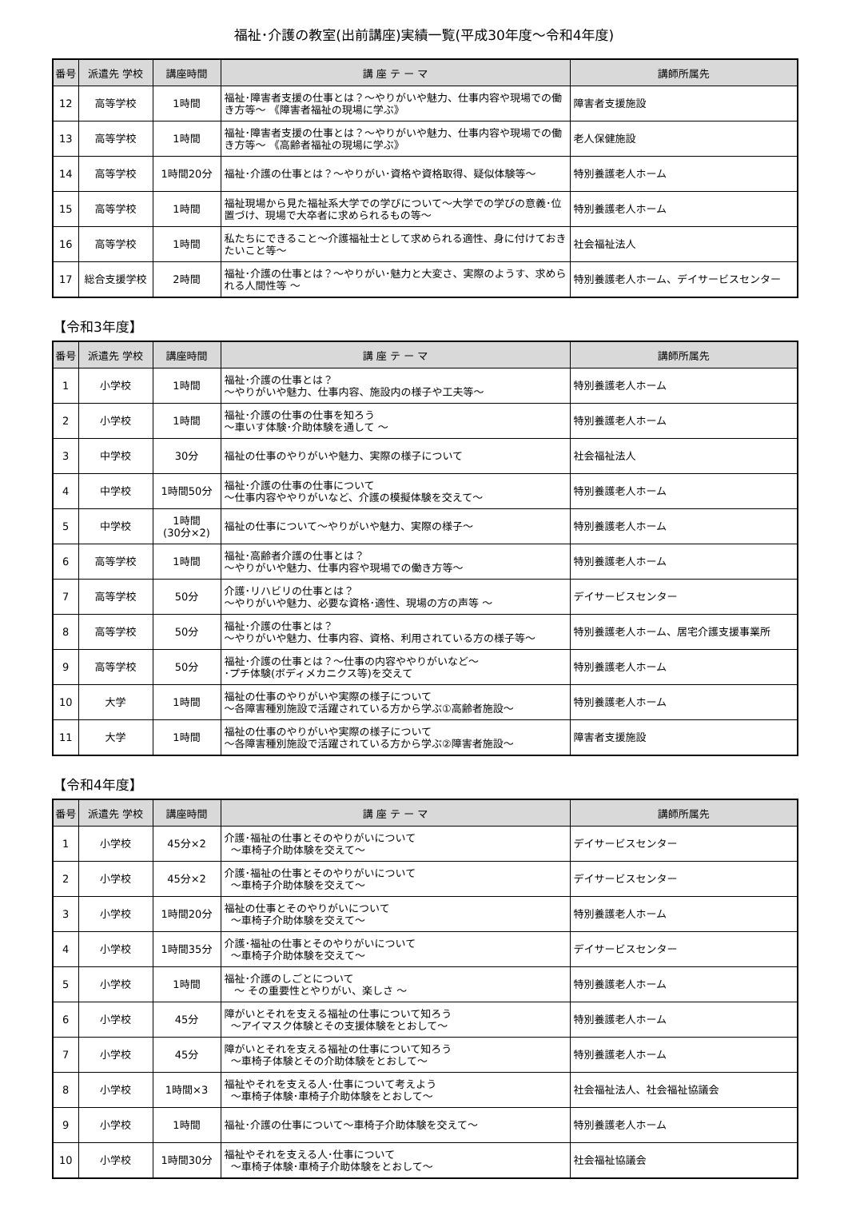福祉･介護の教室(出前講座)実績一覧(平成30年度～令和4年度)
| 番号 | 派遣先 学校 | 講座時間 | 講 座 テ ー マ | 講師所属先 |
| --- | --- | --- | --- | --- |
| 12 | 高等学校 | 1時間 | 福祉･障害者支援の仕事とは？～やりがいや魅力、仕事内容や現場での働き方等～ 《障害者福祉の現場に学ぶ》 | 障害者支援施設 |
| 13 | 高等学校 | 1時間 | 福祉･障害者支援の仕事とは？～やりがいや魅力、仕事内容や現場での働き方等～ 《高齢者福祉の現場に学ぶ》 | 老人保健施設 |
| 14 | 高等学校 | 1時間20分 | 福祉･介護の仕事とは？～やりがい･資格や資格取得、疑似体験等～ | 特別養護老人ホーム |
| 15 | 高等学校 | 1時間 | 福祉現場から見た福祉系大学での学びについて～大学での学びの意義･位置づけ、現場で大卒者に求められるもの等～ | 特別養護老人ホーム |
| 16 | 高等学校 | 1時間 | 私たちにできること～介護福祉士として求められる適性、身に付けておきたいこと等～ | 社会福祉法人 |
| 17 | 総合支援学校 | 2時間 | 福祉･介護の仕事とは？～やりがい･魅力と大変さ、実際のようす、求められる人間性等 ～ | 特別養護老人ホーム、デイサービスセンター |
【令和3年度】
| 番号 | 派遣先 学校 | 講座時間 | 講 座 テ ー マ | 講師所属先 |
| --- | --- | --- | --- | --- |
| 1 | 小学校 | 1時間 | 福祉･介護の仕事とは？ ～やりがいや魅力、仕事内容、施設内の様子や工夫等～ | 特別養護老人ホーム |
| 2 | 小学校 | 1時間 | 福祉･介護の仕事の仕事を知ろう ～車いす体験･介助体験を通して ～ | 特別養護老人ホーム |
| 3 | 中学校 | 30分 | 福祉の仕事のやりがいや魅力、実際の様子について | 社会福祉法人 |
| 4 | 中学校 | 1時間50分 | 福祉･介護の仕事の仕事について ～仕事内容ややりがいなど、介護の模擬体験を交えて～ | 特別養護老人ホーム |
| 5 | 中学校 | 1時間 (30分×2) | 福祉の仕事について～やりがいや魅力、実際の様子～ | 特別養護老人ホーム |
| 6 | 高等学校 | 1時間 | 福祉･高齢者介護の仕事とは？ ～やりがいや魅力、仕事内容や現場での働き方等～ | 特別養護老人ホーム |
| 7 | 高等学校 | 50分 | 介護･リハビリの仕事とは？ ～やりがいや魅力、必要な資格･適性、現場の方の声等 ～ | デイサービスセンター |
| 8 | 高等学校 | 50分 | 福祉･介護の仕事とは？ ～やりがいや魅力、仕事内容、資格、利用されている方の様子等～ | 特別養護老人ホーム、居宅介護支援事業所 |
| 9 | 高等学校 | 50分 | 福祉･介護の仕事とは？～仕事の内容ややりがいなど～ ･プチ体験(ボディメカニクス等)を交えて | 特別養護老人ホーム |
| 10 | 大学 | 1時間 | 福祉の仕事のやりがいや実際の様子について ～各障害種別施設で活躍されている方から学ぶ①高齢者施設～ | 特別養護老人ホーム |
| 11 | 大学 | 1時間 | 福祉の仕事のやりがいや実際の様子について ～各障害種別施設で活躍されている方から学ぶ②障害者施設～ | 障害者支援施設 |
【令和4年度】
| 番号 | 派遣先 学校 | 講座時間 | 講 座 テ ー マ | 講師所属先 |
| --- | --- | --- | --- | --- |
| 1 | 小学校 | 45分×2 | 介護･福祉の仕事とそのやりがいについて ～車椅子介助体験を交えて～ | デイサービスセンター |
| 2 | 小学校 | 45分×2 | 介護･福祉の仕事とそのやりがいについて ～車椅子介助体験を交えて～ | デイサービスセンター |
| 3 | 小学校 | 1時間20分 | 福祉の仕事とそのやりがいについて ～車椅子介助体験を交えて～ | 特別養護老人ホーム |
| 4 | 小学校 | 1時間35分 | 介護･福祉の仕事とそのやりがいについて ～車椅子介助体験を交えて～ | デイサービスセンター |
| 5 | 小学校 | 1時間 | 福祉･介護のしごとについて ～ その重要性とやりがい、楽しさ ～ | 特別養護老人ホーム |
| 6 | 小学校 | 45分 | 障がいとそれを支える福祉の仕事について知ろう ～アイマスク体験とその支援体験をとおして～ | 特別養護老人ホーム |
| 7 | 小学校 | 45分 | 障がいとそれを支える福祉の仕事について知ろう ～車椅子体験とその介助体験をとおして～ | 特別養護老人ホーム |
| 8 | 小学校 | 1時間×3 | 福祉やそれを支える人･仕事について考えよう ～車椅子体験･車椅子介助体験をとおして～ | 社会福祉法人、社会福祉協議会 |
| 9 | 小学校 | 1時間 | 福祉･介護の仕事について～車椅子介助体験を交えて～ | 特別養護老人ホーム |
| 10 | 小学校 | 1時間30分 | 福祉やそれを支える人･仕事について ～車椅子体験･車椅子介助体験をとおして～ | 社会福祉協議会 |